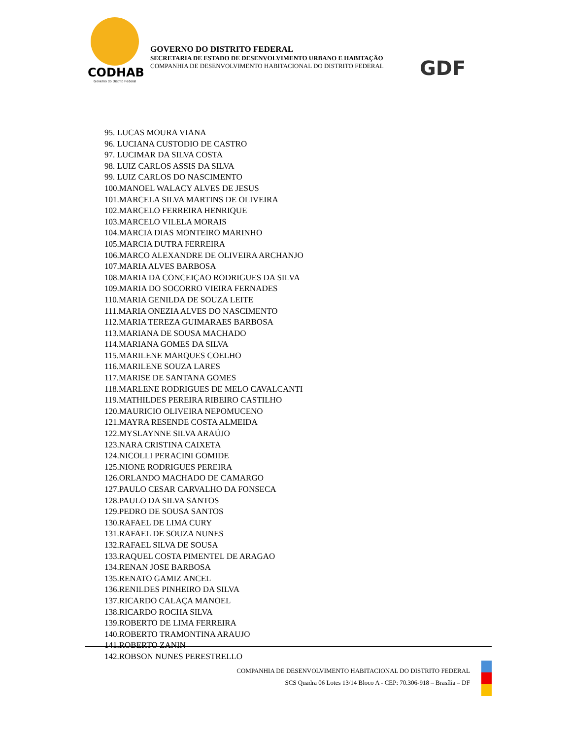CODHAB
Governo do Distrito Federal
GOVERNO DO DISTRITO FEDERAL
SECRETARIA DE ESTADO DE DESENVOLVIMENTO URBANO E HABITAÇÃO
COMPANHIA DE DESENVOLVIMENTO HABITACIONAL DO DISTRITO FEDERAL
GDF
95. LUCAS MOURA VIANA
96. LUCIANA CUSTODIO DE CASTRO
97. LUCIMAR DA SILVA COSTA
98. LUIZ CARLOS ASSIS DA SILVA
99. LUIZ CARLOS DO NASCIMENTO
100.MANOEL WALACY ALVES DE JESUS
101.MARCELA SILVA MARTINS DE OLIVEIRA
102.MARCELO FERREIRA HENRIQUE
103.MARCELO VILELA MORAIS
104.MARCIA DIAS MONTEIRO MARINHO
105.MARCIA DUTRA FERREIRA
106.MARCO ALEXANDRE DE OLIVEIRA ARCHANJO
107.MARIA ALVES BARBOSA
108.MARIA DA CONCEIÇAO RODRIGUES DA SILVA
109.MARIA DO SOCORRO VIEIRA FERNADES
110.MARIA GENILDA DE SOUZA LEITE
111.MARIA ONEZIA ALVES DO NASCIMENTO
112.MARIA TEREZA GUIMARAES BARBOSA
113.MARIANA DE SOUSA MACHADO
114.MARIANA GOMES DA SILVA
115.MARILENE MARQUES COELHO
116.MARILENE SOUZA LARES
117.MARISE DE SANTANA GOMES
118.MARLENE RODRIGUES DE MELO CAVALCANTI
119.MATHILDES PEREIRA RIBEIRO CASTILHO
120.MAURICIO OLIVEIRA NEPOMUCENO
121.MAYRA RESENDE COSTA ALMEIDA
122.MYSLAYNNE SILVA ARAÚJO
123.NARA CRISTINA CAIXETA
124.NICOLLI PERACINI GOMIDE
125.NIONE RODRIGUES PEREIRA
126.ORLANDO MACHADO DE CAMARGO
127.PAULO CESAR CARVALHO DA FONSECA
128.PAULO DA SILVA SANTOS
129.PEDRO DE SOUSA SANTOS
130.RAFAEL DE LIMA CURY
131.RAFAEL DE SOUZA NUNES
132.RAFAEL SILVA DE SOUSA
133.RAQUEL COSTA PIMENTEL DE ARAGAO
134.RENAN JOSE BARBOSA
135.RENATO GAMIZ ANCEL
136.RENILDES PINHEIRO DA SILVA
137.RICARDO CALAÇA MANOEL
138.RICARDO ROCHA SILVA
139.ROBERTO DE LIMA FERREIRA
140.ROBERTO TRAMONTINA ARAUJO
141.ROBERTO ZANIN
142.ROBSON NUNES PERESTRELLO
COMPANHIA DE DESENVOLVIMENTO HABITACIONAL DO DISTRITO FEDERAL
SCS Quadra 06 Lotes 13/14 Bloco A - CEP: 70.306-918 – Brasília – DF